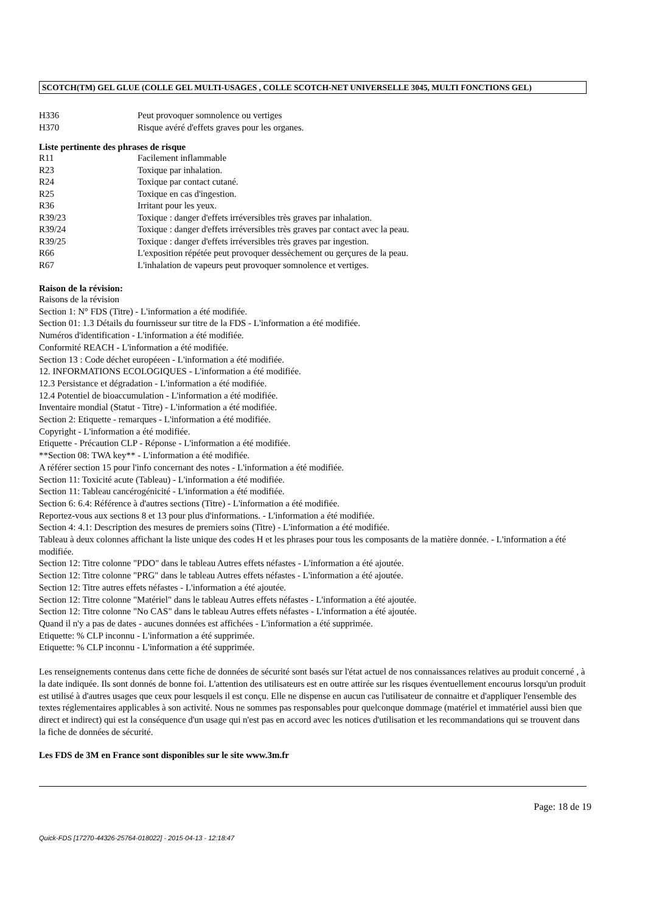SCOTCH(TM) GEL GLUE (COLLE GEL MULTI-USAGES , COLLE SCOTCH-NET UNIVERSELLE 3045, MULTI FONCTIONS GEL)
| H336 | Peut provoquer somnolence ou vertiges |
| H370 | Risque avéré d'effets graves pour les organes. |
Liste pertinente des phrases de risque
| R11 | Facilement inflammable |
| R23 | Toxique par inhalation. |
| R24 | Toxique par contact cutané. |
| R25 | Toxique en cas d'ingestion. |
| R36 | Irritant pour les yeux. |
| R39/23 | Toxique : danger d'effets irréversibles très graves par inhalation. |
| R39/24 | Toxique : danger d'effets irréversibles très graves par contact avec la peau. |
| R39/25 | Toxique : danger d'effets irréversibles très graves par ingestion. |
| R66 | L'exposition répétée peut provoquer dessèchement ou gerçures de la peau. |
| R67 | L'inhalation de vapeurs peut provoquer somnolence et vertiges. |
Raison de la révision:
Raisons de la révision
Section 1: N° FDS (Titre) - L'information a été modifiée.
Section 01: 1.3 Détails du fournisseur sur titre de la FDS - L'information a été modifiée.
Numéros d'identification - L'information a été modifiée.
Conformité REACH - L'information a été modifiée.
Section 13 : Code déchet européeen - L'information a été modifiée.
12. INFORMATIONS ECOLOGIQUES - L'information a été modifiée.
12.3 Persistance et dégradation - L'information a été modifiée.
12.4 Potentiel de bioaccumulation - L'information a été modifiée.
Inventaire mondial (Statut - Titre) - L'information a été modifiée.
Section 2: Etiquette - remarques - L'information a été modifiée.
Copyright - L'information a été modifiée.
Etiquette - Précaution CLP - Réponse - L'information a été modifiée.
**Section 08: TWA key** - L'information a été modifiée.
A référer section 15 pour l'info concernant des notes - L'information a été modifiée.
Section 11: Toxicité acute (Tableau) - L'information a été modifiée.
Section 11: Tableau cancérogénicité - L'information a été modifiée.
Section 6: 6.4: Référence à d'autres sections (Titre) - L'information a été modifiée.
Reportez-vous aux sections 8 et 13 pour plus d'informations. - L'information a été modifiée.
Section 4: 4.1: Description des mesures de premiers soins (Titre) - L'information a été modifiée.
Tableau à deux colonnes affichant la liste unique des codes H et les phrases pour tous les composants de la matière donnée. - L'information a été modifiée.
Section 12: Titre colonne "PDO" dans le tableau Autres effets néfastes - L'information a été ajoutée.
Section 12: Titre colonne "PRG" dans le tableau Autres effets néfastes - L'information a été ajoutée.
Section 12: Titre autres effets néfastes - L'information a été ajoutée.
Section 12: Titre colonne "Matériel" dans le tableau Autres effets néfastes - L'information a été ajoutée.
Section 12: Titre colonne "No CAS" dans le tableau Autres effets néfastes - L'information a été ajoutée.
Quand il n'y a pas de dates - aucunes données est affichées - L'information a été supprimée.
Etiquette: % CLP inconnu - L'information a été supprimée.
Etiquette: % CLP inconnu - L'information a été supprimée.
Les renseignements contenus dans cette fiche de données de sécurité sont basés sur l'état actuel de nos connaissances relatives au produit concerné , à la date indiquée. Ils sont donnés de bonne foi. L'attention des utilisateurs est en outre attirée sur les risques éventuellement encourus lorsqu'un produit est utilisé à d'autres usages que ceux pour lesquels il est conçu. Elle ne dispense en aucun cas l'utilisateur de connaitre et d'appliquer l'ensemble des textes réglementaires applicables à son activité. Nous ne sommes pas responsables pour quelconque dommage (matériel et immatériel aussi bien que direct et indirect) qui est la conséquence d'un usage qui n'est pas en accord avec les notices d'utilisation et les recommandations qui se trouvent dans la fiche de données de sécurité.
Les FDS de 3M en France sont disponibles sur le site www.3m.fr
Page: 18 de 19
Quick-FDS [17270-44326-25764-018022] - 2015-04-13 - 12:18:47